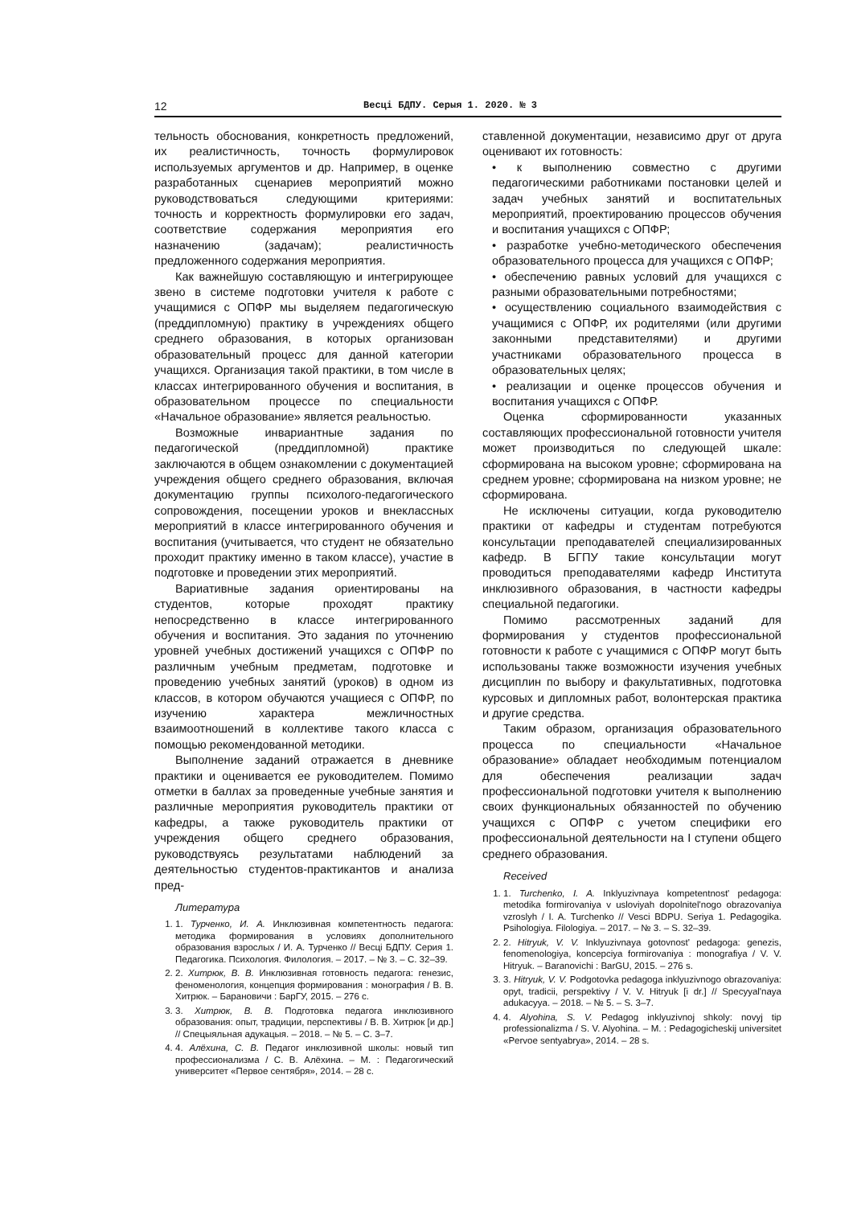12 Весці БДПУ. Серыя 1. 2020. № 3
тельность обоснования, конкретность предложений, их реалистичность, точность формулировок используемых аргументов и др. Например, в оценке разработанных сценариев мероприятий можно руководствоваться следующими критериями: точность и корректность формулировки его задач, соответствие содержания мероприятия его назначению (задачам); реалистичность предложенного содержания мероприятия.
Как важнейшую составляющую и интегрирующее звено в системе подготовки учителя к работе с учащимися с ОПФР мы выделяем педагогическую (преддипломную) практику в учреждениях общего среднего образования, в которых организован образовательный процесс для данной категории учащихся. Организация такой практики, в том числе в классах интегрированного обучения и воспитания, в образовательном процессе по специальности «Начальное образование» является реальностью.
Возможные инвариантные задания по педагогической (преддипломной) практике заключаются в общем ознакомлении с документацией учреждения общего среднего образования, включая документацию группы психолого-педагогического сопровождения, посещении уроков и внеклассных мероприятий в классе интегрированного обучения и воспитания (учитывается, что студент не обязательно проходит практику именно в таком классе), участие в подготовке и проведении этих мероприятий.
Вариативные задания ориентированы на студентов, которые проходят практику непосредственно в классе интегрированного обучения и воспитания. Это задания по уточнению уровней учебных достижений учащихся с ОПФР по различным учебным предметам, подготовке и проведению учебных занятий (уроков) в одном из классов, в котором обучаются учащиеся с ОПФР, по изучению характера межличностных взаимоотношений в коллективе такого класса с помощью рекомендованной методики.
Выполнение заданий отражается в дневнике практики и оценивается ее руководителем. Помимо отметки в баллах за проведенные учебные занятия и различные мероприятия руководитель практики от кафедры, а также руководитель практики от учреждения общего среднего образования, руководствуясь результатами наблюдений за деятельностью студентов-практикантов и анализа пред-
Литература
1. 1. Турченко, И. А. Инклюзивная компетентность педагога: методика формирования в условиях дополнительного образования взрослых / И. А. Турченко // Весці БДПУ. Серия 1. Педагогика. Психология. Филология. – 2017. – № 3. – С. 32–39.
2. 2. Хитрюк, В. В. Инклюзивная готовность педагога: генезис, феноменология, концепция формирования : монография / В. В. Хитрюк. – Барановичи : БарГУ, 2015. – 276 с.
3. 3. Хитрюк, В. В. Подготовка педагога инклюзивного образования: опыт, традиции, перспективы / В. В. Хитрюк [и др.] // Спецыяльная адукацыя. – 2018. – № 5. – С. 3–7.
4. 4. Алёхина, С. В. Педагог инклюзивной школы: новый тип профессионализма / С. В. Алёхина. – М. : Педагогический университет «Первое сентября», 2014. – 28 с.
ставленной документации, независимо друг от друга оценивают их готовность:
• к выполнению совместно с другими педагогическими работниками постановки целей и задач учебных занятий и воспитательных мероприятий, проектированию процессов обучения и воспитания учащихся с ОПФР;
• разработке учебно-методического обеспечения образовательного процесса для учащихся с ОПФР;
• обеспечению равных условий для учащихся с разными образовательными потребностями;
• осуществлению социального взаимодействия с учащимися с ОПФР, их родителями (или другими законными представителями) и другими участниками образовательного процесса в образовательных целях;
• реализации и оценке процессов обучения и воспитания учащихся с ОПФР.
Оценка сформированности указанных составляющих профессиональной готовности учителя может производиться по следующей шкале: сформирована на высоком уровне; сформирована на среднем уровне; сформирована на низком уровне; не сформирована.
Не исключены ситуации, когда руководителю практики от кафедры и студентам потребуются консультации преподавателей специализированных кафедр. В БГПУ такие консультации могут проводиться преподавателями кафедр Института инклюзивного образования, в частности кафедры специальной педагогики.
Помимо рассмотренных заданий для формирования у студентов профессиональной готовности к работе с учащимися с ОПФР могут быть использованы также возможности изучения учебных дисциплин по выбору и факультативных, подготовка курсовых и дипломных работ, волонтерская практика и другие средства.
Таким образом, организация образовательного процесса по специальности «Начальное образование» обладает необходимым потенциалом для обеспечения реализации задач профессиональной подготовки учителя к выполнению своих функциональных обязанностей по обучению учащихся с ОПФР с учетом специфики его профессиональной деятельности на I ступени общего среднего образования.
Received
1. 1. Turchenko, I. A. Inklyuzivnaya kompetentnost' pedagoga: metodika formirovaniya v usloviyah dopolnitel'nogo obrazovaniya vzroslyh / I. A. Turchenko // Vesci BDPU. Seriya 1. Pedagogika. Psihologiya. Filologiya. – 2017. – № 3. – S. 32–39.
2. 2. Hitryuk, V. V. Inklyuzivnaya gotovnost' pedagoga: genezis, fenomenologiya, koncepciya formirovaniya : monografiya / V. V. Hitryuk. – Baranovichi : BarGU, 2015. – 276 s.
3. 3. Hitryuk, V. V. Podgotovka pedagoga inklyuzivnogo obrazovaniya: opyt, tradicii, perspektivy / V. V. Hitryuk [i dr.] // Specyyal'naya adukacyya. – 2018. – № 5. – S. 3–7.
4. 4. Alyohina, S. V. Pedagog inklyuzivnoj shkoly: novyj tip professionalizma / S. V. Alyohina. – M. : Pedagogicheskij universitet «Pervoe sentyabrya», 2014. – 28 s.